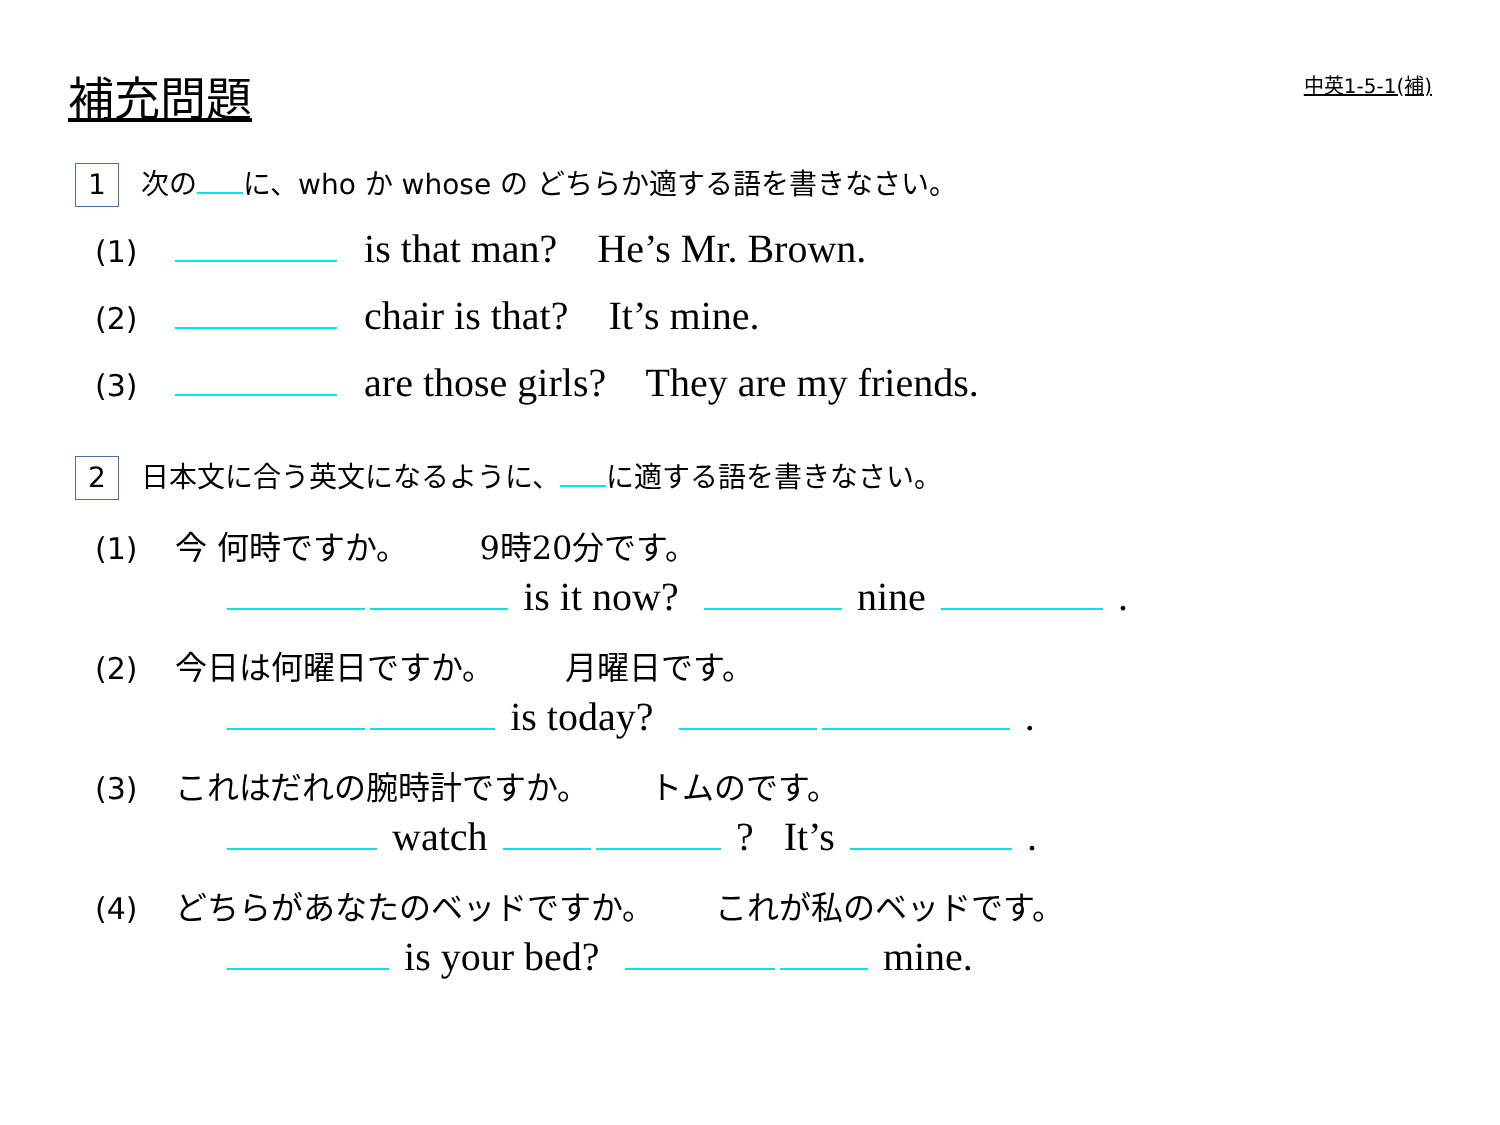補充問題 中英1-5-1(補)
1 次の に、who か whose の どちらか適する語を書きなさい。
(1) is that man? He’s Mr. Brown.
(2) chair is that? It’s mine.
(3) are those girls? They are my friends.
2 日本文に合う英文になるように、 に適する語を書きなさい。
(1) 今 何時ですか。 9時20分です。
is it now? nine .
(2) 今日は何曜日ですか。 月曜日です。
is today? .
(3) これはだれの腕時計ですか。 トムのです。
watch ? It’s .
(4) どちらがあなたのベッドですか。 これが私のベッドです。
is your bed? mine.